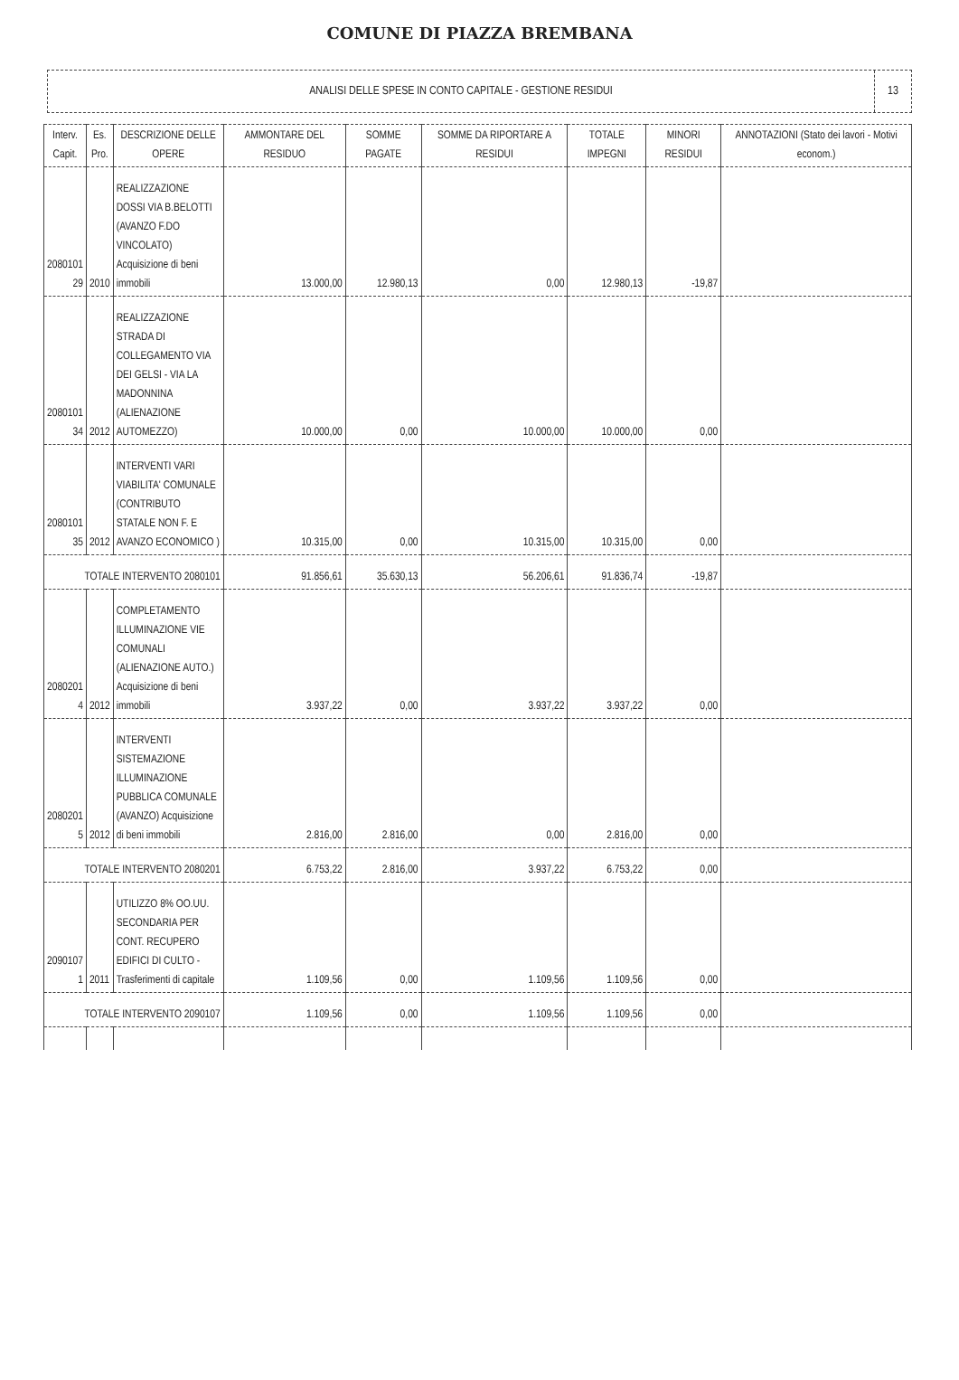COMUNE DI PIAZZA BREMBANA
ANALISI DELLE SPESE IN CONTO CAPITALE - GESTIONE RESIDUI
13
| Interv. Capit. | Es. Pro. | DESCRIZIONE DELLE OPERE | AMMONTARE DEL RESIDUO | SOMME PAGATE | SOMME DA RIPORTARE A RESIDUI | TOTALE IMPEGNI | MINORI RESIDUI | ANNOTAZIONI (Stato dei lavori - Motivi econom.) |
| --- | --- | --- | --- | --- | --- | --- | --- | --- |
| 2080101 29 | 2010 | REALIZZAZIONE DOSSI VIA B.BELOTTI (AVANZO F.DO VINCOLATO) Acquisizione di beni immobili | 13.000,00 | 12.980,13 | 0,00 | 12.980,13 | -19,87 | |
| 2080101 34 | 2012 | REALIZZAZIONE STRADA DI COLLEGAMENTO VIA DEI GELSI - VIA LA MADONNINA (ALIENAZIONE AUTOMEZZO) | 10.000,00 | 0,00 | 10.000,00 | 10.000,00 | 0,00 | |
| 2080101 35 | 2012 | INTERVENTI VARI VIABILITA' COMUNALE (CONTRIBUTO STATALE NON F. E AVANZO ECONOMICO ) | 10.315,00 | 0,00 | 10.315,00 | 10.315,00 | 0,00 | |
| TOTALE INTERVENTO 2080101 | | | 91.856,61 | 35.630,13 | 56.206,61 | 91.836,74 | -19,87 | |
| 2080201 4 | 2012 | COMPLETAMENTO ILLUMINAZIONE VIE COMUNALI (ALIENAZIONE AUTO.) Acquisizione di beni immobili | 3.937,22 | 0,00 | 3.937,22 | 3.937,22 | 0,00 | |
| 2080201 5 | 2012 | INTERVENTI SISTEMAZIONE ILLUMINAZIONE PUBBLICA COMUNALE (AVANZO) Acquisizione di beni immobili | 2.816,00 | 2.816,00 | 0,00 | 2.816,00 | 0,00 | |
| TOTALE INTERVENTO 2080201 | | | 6.753,22 | 2.816,00 | 3.937,22 | 6.753,22 | 0,00 | |
| 2090107 1 | 2011 | UTILIZZO 8% OO.UU. SECONDARIA PER CONT. RECUPERO EDIFICI DI CULTO - Trasferimenti di capitale | 1.109,56 | 0,00 | 1.109,56 | 1.109,56 | 0,00 | |
| TOTALE INTERVENTO 2090107 | | | 1.109,56 | 0,00 | 1.109,56 | 1.109,56 | 0,00 | |